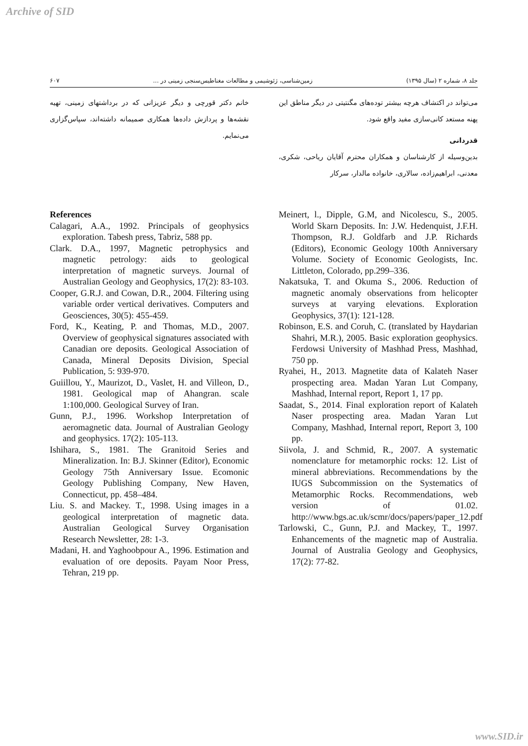Archive of SID
جلد ۸، شماره ۲ (سال ۱۳۹۵) زمین‌شناسی، ژئوشیمی و مطالعات مغناطیس‌سنجی زمینی در ... ۶۰۷
می‌تواند در اکتشاف هرچه بیشتر توده‌های مگنتیتی در دیگر مناطق این پهنه مستعد کانی‌سازی مفید واقع شود.
قدردانی
بدین‌وسیله از کارشناسان و همکاران محترم آقایان ریاحی، شکری، معدنی، ابراهیم‌زاده، سالاری، خانواده مالدار، سرکار
خانم دکتر قورچی و دیگر عزیزانی که در برداشتهای زمینی، تهیه نقشه‌ها و پردازش داده‌ها همکاری صمیمانه داشته‌اند، سپاس‌گزاری می‌نمایم.
References
Calagari, A.A., 1992. Principals of geophysics exploration. Tabesh press, Tabriz, 588 pp.
Clark. D.A., 1997, Magnetic petrophysics and magnetic petrology: aids to geological interpretation of magnetic surveys. Journal of Australian Geology and Geophysics, 17(2): 83-103.
Cooper, G.R.J. and Cowan, D.R., 2004. Filtering using variable order vertical derivatives. Computers and Geosciences, 30(5): 455-459.
Ford, K., Keating, P. and Thomas, M.D., 2007. Overview of geophysical signatures associated with Canadian ore deposits. Geological Association of Canada, Mineral Deposits Division, Special Publication, 5: 939-970.
Guiillou, Y., Maurizot, D., Vaslet, H. and Villeon, D., 1981. Geological map of Ahangran. scale 1:100,000. Geological Survey of Iran.
Gunn, P.J., 1996. Workshop Interpretation of aeromagnetic data. Journal of Australian Geology and geophysics. 17(2): 105-113.
Ishihara, S., 1981. The Granitoid Series and Mineralization. In: B.J. Skinner (Editor), Economic Geology 75th Anniversary Issue. Ecomonic Geology Publishing Company, New Haven, Connecticut, pp. 458–484.
Liu. S. and Mackey. T., 1998. Using images in a geological interpretation of magnetic data. Australian Geological Survey Organisation Research Newsletter, 28: 1-3.
Madani, H. and Yaghoobpour A., 1996. Estimation and evaluation of ore deposits. Payam Noor Press, Tehran, 219 pp.
Meinert, l., Dipple, G.M, and Nicolescu, S., 2005. World Skarn Deposits. In: J.W. Hedenquist, J.F.H. Thompson, R.J. Goldfarb and J.P. Richards (Editors), Economic Geology 100th Anniversary Volume. Society of Economic Geologists, Inc. Littleton, Colorado, pp.299–336.
Nakatsuka, T. and Okuma S., 2006. Reduction of magnetic anomaly observations from helicopter surveys at varying elevations. Exploration Geophysics, 37(1): 121-128.
Robinson, E.S. and Coruh, C. (translated by Haydarian Shahri, M.R.), 2005. Basic exploration geophysics. Ferdowsi University of Mashhad Press, Mashhad, 750 pp.
Ryahei, H., 2013. Magnetite data of Kalateh Naser prospecting area. Madan Yaran Lut Company, Mashhad, Internal report, Report 1, 17 pp.
Saadat, S., 2014. Final exploration report of Kalateh Naser prospecting area. Madan Yaran Lut Company, Mashhad, Internal report, Report 3, 100 pp.
Siivola, J. and Schmid, R., 2007. A systematic nomenclature for metamorphic rocks: 12. List of mineral abbreviations. Recommendations by the IUGS Subcommission on the Systematics of Metamorphic Rocks. Recommendations, web version of 01.02. http://www.bgs.ac.uk/scmr/docs/papers/paper_12.pdf
Tarlowski, C., Gunn, P.J. and Mackey, T., 1997. Enhancements of the magnetic map of Australia. Journal of Australia Geology and Geophysics, 17(2): 77-82.
www.SID.ir